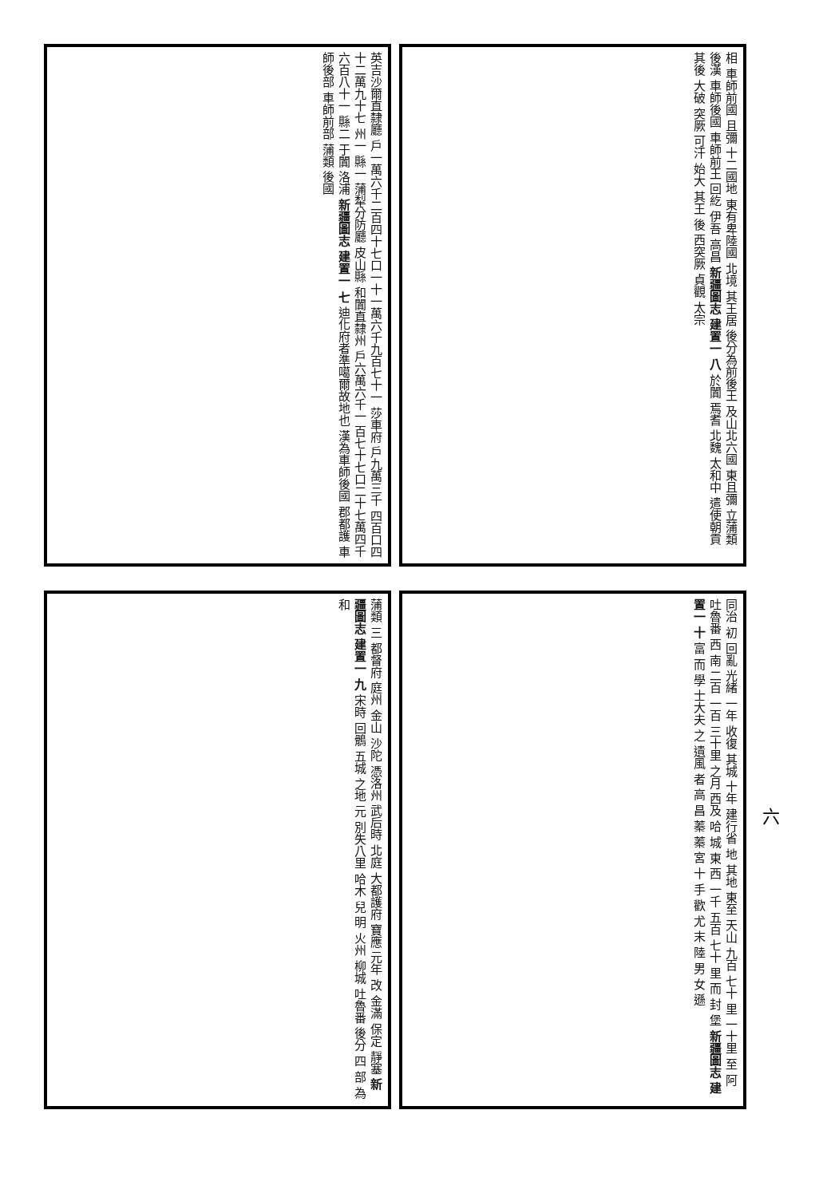英吉沙爾直隸廳 戶一萬六千二百四十七口一十一萬六千九百七十一 莎車府 戶九萬三千 四百口四十二萬九十七 州一 縣一 蒲犁分防廳 皮山縣 和闐直隸州 戶六萬六千一 百七十七口二十七萬四千六百八十一 縣二 于闐 洛浦 新疆圖志 建置一 七 迪化府者準噶爾故地也 漢為車師後國 郡都護 車師後部 車師前部 蒲類 後國
相 車師前國 且彌 十二國地 東有卑陸國 北境 其王居 後分為前後王 及山北六國 東且彌 立蒲類 後漢 車師後國 車師前王 回紇 伊吾 高昌 新疆圖志 建置一 八 於闐 焉耆 北魏 太和中 遣使朝貢 其後 大破 突厥 可汗 始大 其王 後 西突厥 貞觀 太宗
蒲類 三 都督府 庭州 金山 沙陀 憑洛州 武后時 北庭 大都護府 寶應 元年 改 金滿 保定 靜塞 新疆圖志 建置一 九 宋時 回鶻 五城 之地 元 別失八里 哈木 兒 明 火州 柳城 吐魯番 後分 四 部 為和
同治 初 回亂 光緒 一年 收復 其城 十年 建行省 地 其地 東至 天山 九百 七十 里 一十里 至 阿 吐魯番 西 南 二百 一百 三十里 之月 西及 哈 城 東 西 一千 五百 七十 里 而 封 堡 新疆圖志 建置一 十 富 而 學 士大夫 之 遺風 者 高 昌 蓁 蓁 宮 十 手 歡 尤 末 陸 男 女 遜
六